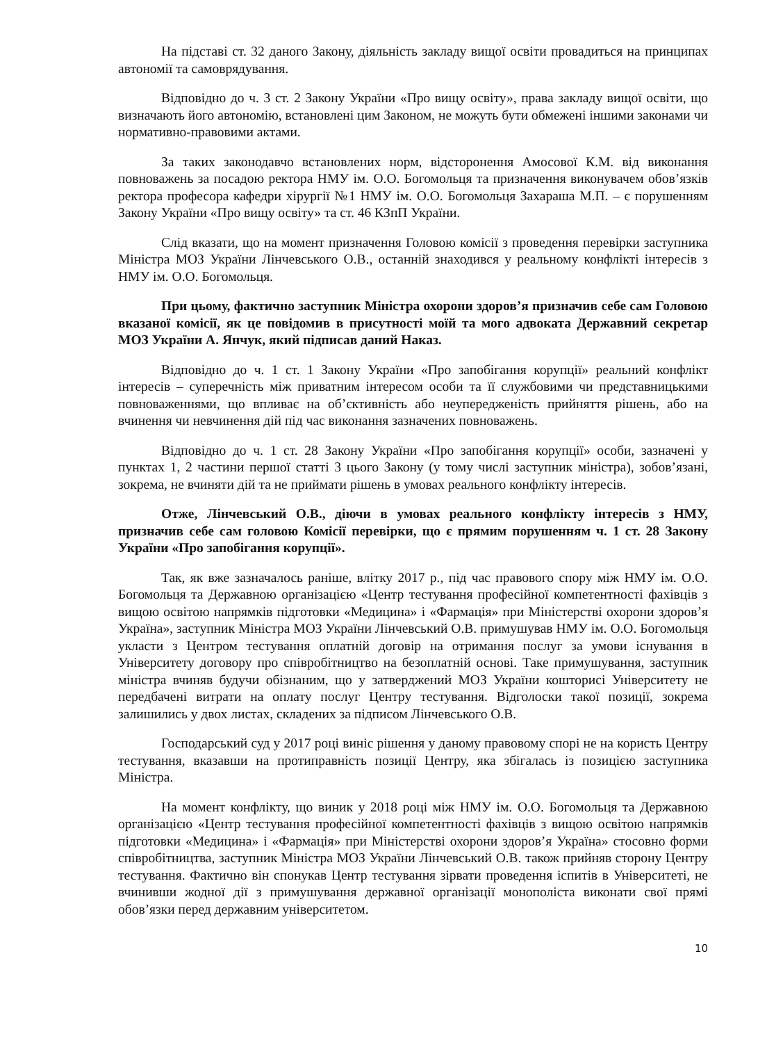На підставі ст. 32 даного Закону, діяльність закладу вищої освіти провадиться на принципах автономії та самоврядування.
Відповідно до ч. 3 ст. 2 Закону України «Про вищу освіту», права закладу вищої освіти, що визначають його автономію, встановлені цим Законом, не можуть бути обмежені іншими законами чи нормативно-правовими актами.
За таких законодавчо встановлених норм, відсторонення Амосової К.М. від виконання повноважень за посадою ректора НМУ ім. О.О. Богомольця та призначення виконувачем обов’язків ректора професора кафедри хірургії №1 НМУ ім. О.О. Богомольця Захараша М.П. – є порушенням Закону України «Про вищу освіту» та ст. 46 КЗпП України.
Слід вказати, що на момент призначення Головою комісії з проведення перевірки заступника Міністра МОЗ України Лінчевського О.В., останній знаходився у реальному конфлікті інтересів з НМУ ім. О.О. Богомольця.
При цьому, фактично заступник Міністра охорони здоров’я призначив себе сам Головою вказаної комісії, як це повідомив в присутності моїй та мого адвоката Державний секретар МОЗ України А. Янчук, який підписав даний Наказ.
Відповідно до ч. 1 ст. 1 Закону України «Про запобігання корупції» реальний конфлікт інтересів – суперечність між приватним інтересом особи та її службовими чи представницькими повноваженнями, що впливає на об’єктивність або неупередженість прийняття рішень, або на вчинення чи невчинення дій під час виконання зазначених повноважень.
Відповідно до ч. 1 ст. 28 Закону України «Про запобігання корупції» особи, зазначені у пунктах 1, 2 частини першої статті 3 цього Закону (у тому числі заступник міністра), зобов’язані, зокрема, не вчиняти дій та не приймати рішень в умовах реального конфлікту інтересів.
Отже, Лінчевський О.В., діючи в умовах реального конфлікту інтересів з НМУ, призначив себе сам головою Комісії перевірки, що є прямим порушенням ч. 1 ст. 28 Закону України «Про запобігання корупції».
Так, як вже зазначалось раніше, влітку 2017 р., під час правового спору між НМУ ім. О.О. Богомольця та Державною організацією «Центр тестування професійної компетентності фахівців з вищою освітою напрямків підготовки «Медицина» і «Фармація» при Міністерстві охорони здоров’я Україна», заступник Міністра МОЗ України Лінчевський О.В. примушував НМУ ім. О.О. Богомольця укласти з Центром тестування оплатній договір на отримання послуг за умови існування в Університету договору про співробітництво на безоплатній основі. Таке примушування, заступник міністра вчиняв будучи обізнаним, що у затверджений МОЗ України кошторисі Університету не передбачені витрати на оплату послуг Центру тестування. Відголоски такої позиції, зокрема залишились у двох листах, складених за підписом Лінчевського О.В.
Господарський суд у 2017 році виніс рішення у даному правовому спорі не на користь Центру тестування, вказавши на протиправність позиції Центру, яка збігалась із позицією заступника Міністра.
На момент конфлікту, що виник у 2018 році між НМУ ім. О.О. Богомольця та Державною організацією «Центр тестування професійної компетентності фахівців з вищою освітою напрямків підготовки «Медицина» і «Фармація» при Міністерстві охорони здоров’я Україна» стосовно форми співробітництва, заступник Міністра МОЗ України Лінчевський О.В. також прийняв сторону Центру тестування. Фактично він спонукав Центр тестування зірвати проведення іспитів в Університеті, не вчинивши жодної дії з примушування державної організації монополіста виконати свої прямі обов’язки перед державним університетом.
10